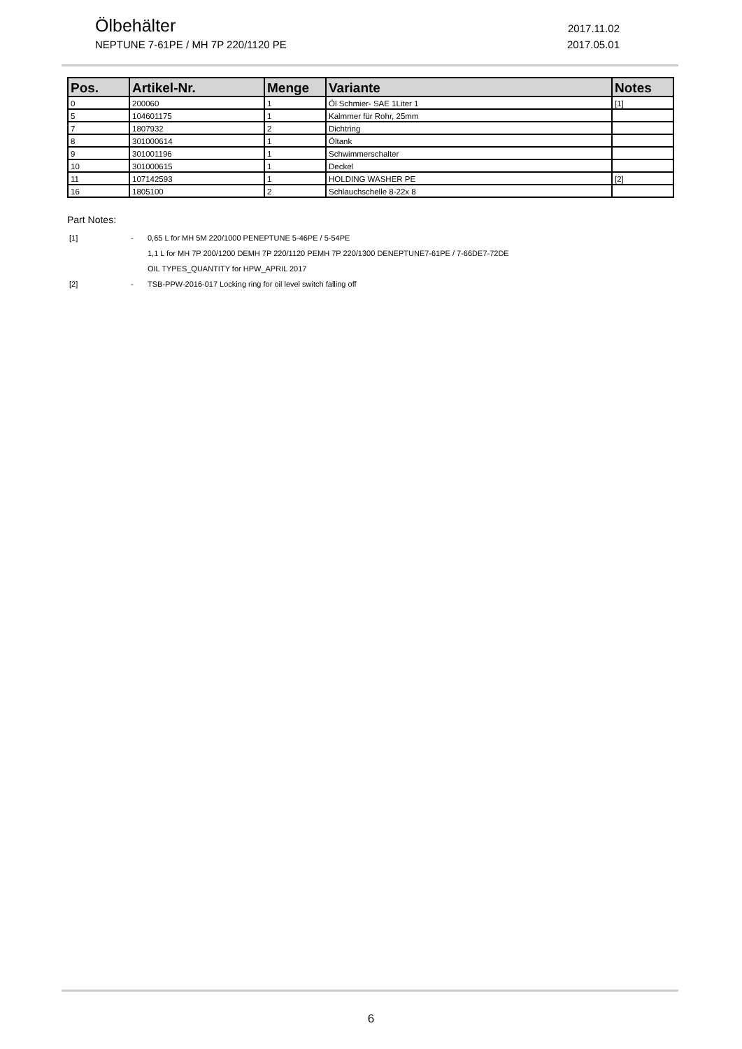Ölbehälter
2017.11.02
NEPTUNE 7-61PE / MH 7P 220/1120 PE
2017.05.01
| Pos. | Artikel-Nr. | Menge | Variante | Notes |
| --- | --- | --- | --- | --- |
| 0 | 200060 | 1 | Öl Schmier- SAE 1Liter 1 | [1] |
| 5 | 104601175 | 1 | Kalmmer für Rohr, 25mm | |
| 7 | 1807932 | 2 | Dichtring | |
| 8 | 301000614 | 1 | Öltank | |
| 9 | 301001196 | 1 | Schwimmerschalter | |
| 10 | 301000615 | 1 | Deckel | |
| 11 | 107142593 | 1 | HOLDING WASHER PE | [2] |
| 16 | 1805100 | 2 | Schlauchschelle 8-22x 8 | |
Part Notes:
[1] - 0,65 L for MH 5M 220/1000 PENEPTUNE 5-46PE / 5-54PE
1,1 L for MH 7P 200/1200 DEMH 7P 220/1120 PEMH 7P 220/1300 DENEPTUNE7-61PE / 7-66DE7-72DE
OIL TYPES_QUANTITY for HPW_APRIL 2017
[2] - TSB-PPW-2016-017 Locking ring for oil level switch falling off
6